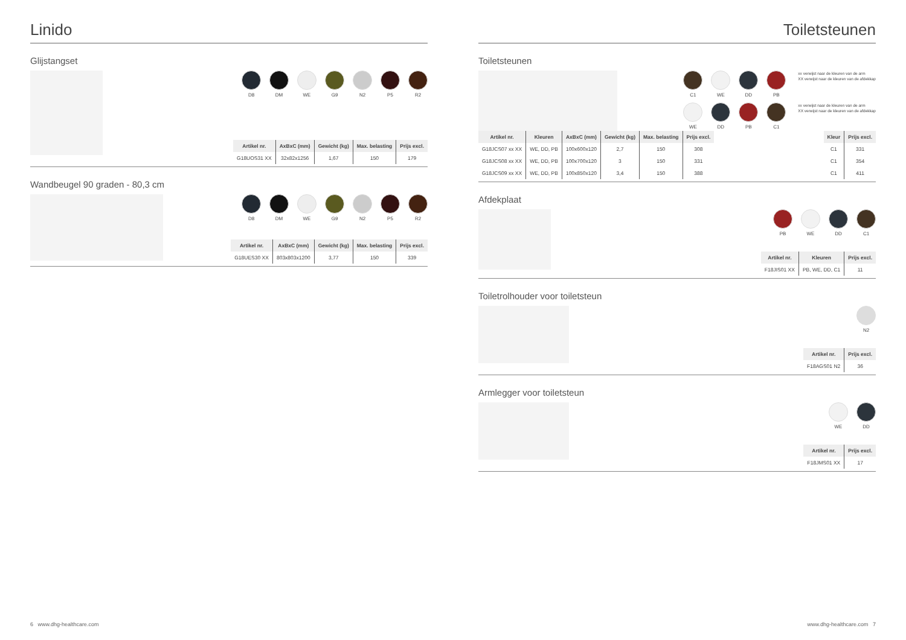Linido
Glijstangset
D8 DM WE G9 N2 P5 R2
| Artikel nr. | AxBxC (mm) | Gewicht (kg) | Max. belasting | Prijs excl. |
| --- | --- | --- | --- | --- |
| G18UOS31 XX | 32x82x1256 | 1,67 | 150 | 179 |
Wandbeugel 90 graden - 80,3 cm
D8 DM WE G9 N2 P5 R2
| Artikel nr. | AxBxC (mm) | Gewicht (kg) | Max. belasting | Prijs excl. |
| --- | --- | --- | --- | --- |
| G18UES30 XX | 803x803x1200 | 3,77 | 150 | 339 |
6 www.dhg-healthcare.com
Toiletsteunen
Toiletsteunen
C1 WE DD PB
xx verwijst naar de kleuren van de arm
XX verwijst naar de kleuren van de afdekkap
WE DD PB C1
xx verwijst naar de kleuren van de arm
XX verwijst naar de kleuren van de afdekkap
| Artikel nr. | Kleuren | AxBxC (mm) | Gewicht (kg) | Max. belasting | Prijs excl. |
| --- | --- | --- | --- | --- | --- |
| G18JCS07 xx XX | WE, DD, PB | 100x600x120 | 2,7 | 150 | 308 |
| G18JCS08 xx XX | WE, DD, PB | 100x700x120 | 3 | 150 | 331 |
| G18JCS09 xx XX | WE, DD, PB | 100x850x120 | 3,4 | 150 | 388 |
| Kleur | Prijs excl. |
| --- | --- |
| C1 | 331 |
| C1 | 354 |
| C1 | 411 |
Afdekplaat
PB WE DD C1
| Artikel nr. | Kleuren | Prijs excl. |
| --- | --- | --- |
| F18JIS01 XX | PB, WE, DD, C1 | 11 |
Toiletrolhouder voor toiletsteun
N2
| Artikel nr. | Prijs excl. |
| --- | --- |
| F18AGS01 N2 | 36 |
Armlegger voor toiletsteun
WE DD
| Artikel nr. | Prijs excl. |
| --- | --- |
| F18JMS01 XX | 17 |
www.dhg-healthcare.com 7